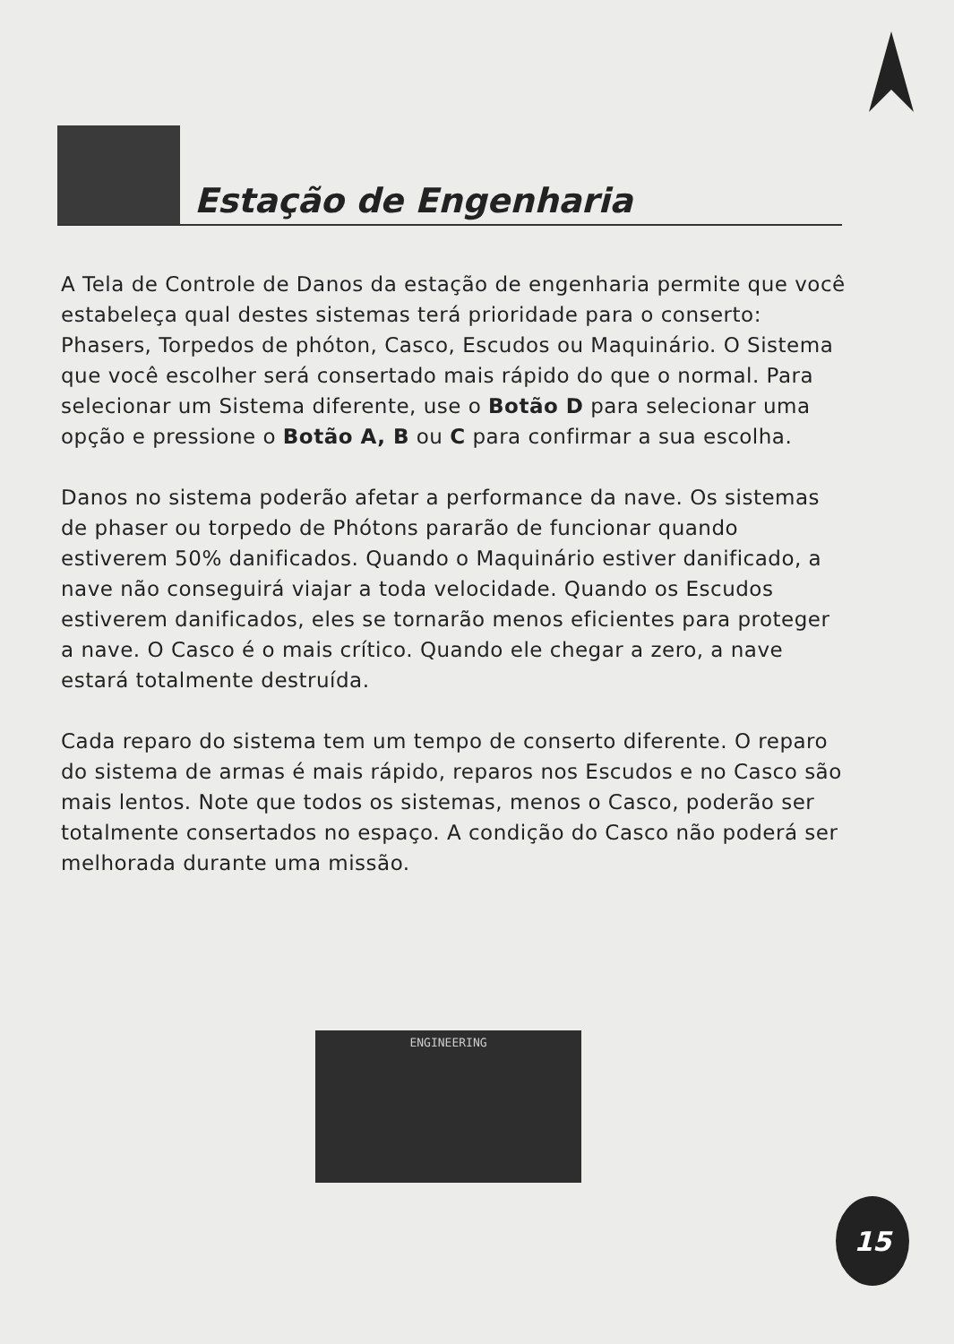Estação de Engenharia
A Tela de Controle de Danos da estação de engenharia permite que você estabeleça qual destes sistemas terá prioridade para o conserto: Phasers, Torpedos de phóton, Casco, Escudos ou Maquinário. O Sistema que você escolher será consertado mais rápido do que o normal. Para selecionar um Sistema diferente, use o Botão D para selecionar uma opção e pressione o Botão A, B ou C para confirmar a sua escolha.
Danos no sistema poderão afetar a performance da nave. Os sistemas de phaser ou torpedo de Phótons pararão de funcionar quando estiverem 50% danificados. Quando o Maquinário estiver danificado, a nave não conseguirá viajar a toda velocidade. Quando os Escudos estiverem danificados, eles se tornarão menos eficientes para proteger a nave. O Casco é o mais crítico. Quando ele chegar a zero, a nave estará totalmente destruída.
Cada reparo do sistema tem um tempo de conserto diferente. O reparo do sistema de armas é mais rápido, reparos nos Escudos e no Casco são mais lentos. Note que todos os sistemas, menos o Casco, poderão ser totalmente consertados no espaço. A condição do Casco não poderá ser melhorada durante uma missão.
ENGINEERING
15